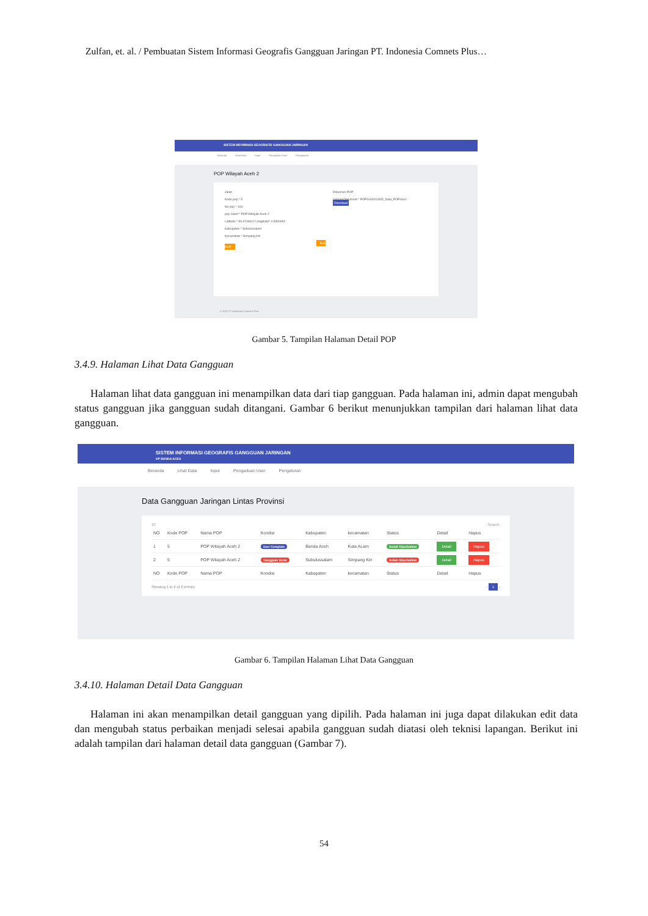Zulfan, et. al. / Pembuatan Sistem Informasi Geografis Gangguan Jaringan PT. Indonesia Comnets Plus…
SISTEM INFORMASI GEOGRAFIS GANGGUAN JARINGAN
Beranda Lihat Data Input Pengaduan User Pengaturan
POP Wilayah Aceh 2
Jalan
Kode pop * 5
No pop * 164
pop Jalan * POP Wilayah Aceh 2
Latitude * 96.6746612 Longitude* 4.5690692
Kabupaten * Subulussalam
Kecamatan * Simpang Kiri
Edit POP
Dokumen POP
Upload Dokument * POP1643011835_Data_POP.docx
Download
© 2022 PT Indonesia Comnets Plus
Gambar 5. Tampilan Halaman Detail POP
3.4.9. Halaman Lihat Data Gangguan
Halaman lihat data gangguan ini menampilkan data dari tiap gangguan. Pada halaman ini, admin dapat mengubah status gangguan jika gangguan sudah ditangani. Gambar 6 berikut menunjukkan tampilan dari halaman lihat data gangguan.
SISTEM INFORMASI GEOGRAFIS GANGGUAN JARINGAN
KP BANDA ACEH
Beranda Lihat Data Input Pengaduan User Pengaturan
Data Gangguan Jaringan Lintas Provinsi
10 Search:
| NO | Kode POP | Nama POP | Kondisi | Kabupaten | kecamatan | Status | Detail | Hapus |
| --- | --- | --- | --- | --- | --- | --- | --- | --- |
| 1 | 5 | POP Wilayah Aceh 2 | User Complain | Banda Aceh | Kuta ALam | Sudah Diperbaikan | Detail | Hapus |
| 2 | 5 | POP Wilayah Aceh 2 | Gangguan Berat | Subulussalam | Simpang Kiri | Belum Diperbaikan | Detail | Hapus |
| NO | Kode POP | Nama POP | Kondisi | Kabupaten | kecamatan | Status | Detail | Hapus |
Showing 1 to 2 of 2 entries ‹ 1 ›
Gambar 6. Tampilan Halaman Lihat Data Gangguan
3.4.10. Halaman Detail Data Gangguan
Halaman ini akan menampilkan detail gangguan yang dipilih. Pada halaman ini juga dapat dilakukan edit data dan mengubah status perbaikan menjadi selesai apabila gangguan sudah diatasi oleh teknisi lapangan. Berikut ini adalah tampilan dari halaman detail data gangguan (Gambar 7).
54